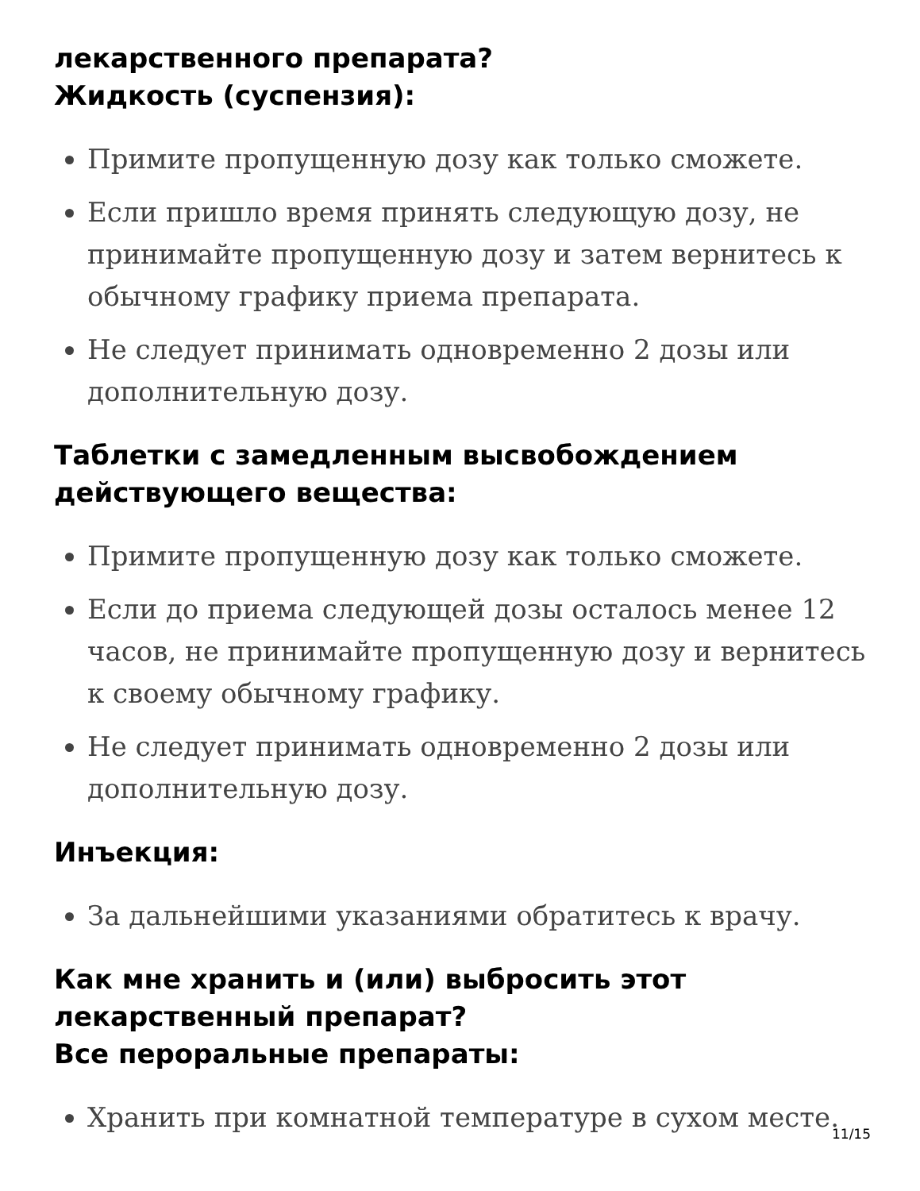лекарственного препарата?
Жидкость (суспензия):
Примите пропущенную дозу как только сможете.
Если пришло время принять следующую дозу, не принимайте пропущенную дозу и затем вернитесь к обычному графику приема препарата.
Не следует принимать одновременно 2 дозы или дополнительную дозу.
Таблетки с замедленным высвобождением действующего вещества:
Примите пропущенную дозу как только сможете.
Если до приема следующей дозы осталось менее 12 часов, не принимайте пропущенную дозу и вернитесь к своему обычному графику.
Не следует принимать одновременно 2 дозы или дополнительную дозу.
Инъекция:
За дальнейшими указаниями обратитесь к врачу.
Как мне хранить и (или) выбросить этот лекарственный препарат?
Все пероральные препараты:
Хранить при комнатной температуре в сухом месте.
11/15